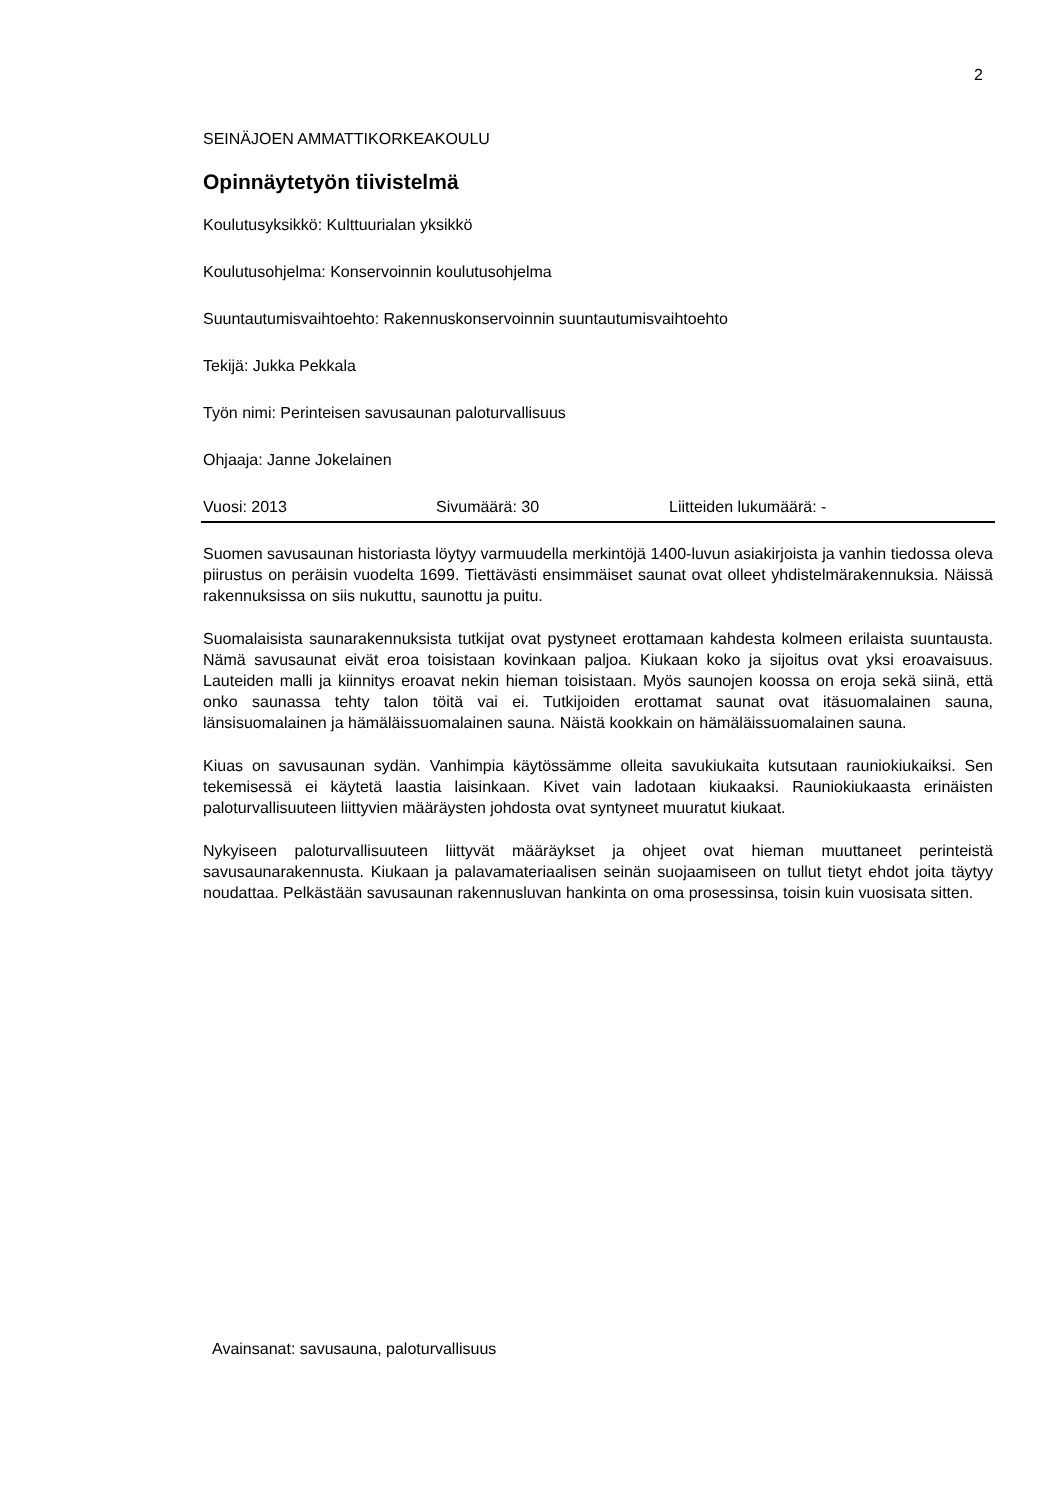2
SEINÄJOEN AMMATTIKORKEAKOULU
Opinnäytetyön tiivistelmä
Koulutusyksikkö: Kulttuurialan yksikkö
Koulutusohjelma: Konservoinnin koulutusohjelma
Suuntautumisvaihtoehto: Rakennuskonservoinnin suuntautumisvaihtoehto
Tekijä: Jukka Pekkala
Työn nimi: Perinteisen savusaunan paloturvallisuus
Ohjaaja: Janne Jokelainen
Vuosi: 2013 Sivumäärä: 30 Liitteiden lukumäärä: -
Suomen savusaunan historiasta löytyy varmuudella merkintöjä 1400-luvun asiakirjoista ja vanhin tiedossa oleva piirustus on peräisin vuodelta 1699. Tiettävästi ensimmäiset saunat ovat olleet yhdistelmärakennuksia. Näissä rakennuksissa on siis nukuttu, saunottu ja puitu.
Suomalaisista saunarakennuksista tutkijat ovat pystyneet erottamaan kahdesta kolmeen erilaista suuntausta. Nämä savusaunat eivät eroa toisistaan kovinkaan paljoa. Kiukaan koko ja sijoitus ovat yksi eroavaisuus. Lauteiden malli ja kiinnitys eroavat nekin hieman toisistaan. Myös saunojen koossa on eroja sekä siinä, että onko saunassa tehty talon töitä vai ei. Tutkijoiden erottamat saunat ovat itäsuomalainen sauna, länsisuomalainen ja hämäläissuomalainen sauna. Näistä kookkain on hämäläissuomalainen sauna.
Kiuas on savusaunan sydän. Vanhimpia käytössämme olleita savukiukaita kutsutaan rauniokiukaiksi. Sen tekemisessä ei käytetä laastia laisinkaan. Kivet vain ladotaan kiukaaksi. Rauniokiukaasta erinäisten paloturvallisuuteen liittyvien määräysten johdosta ovat syntyneet muuratut kiukaat.
Nykyiseen paloturvallisuuteen liittyvät määräykset ja ohjeet ovat hieman muuttaneet perinteistä savusaunarakennusta. Kiukaan ja palavamateriaalisen seinän suojaamiseen on tullut tietyt ehdot joita täytyy noudattaa. Pelkästään savusaunan rakennusluvan hankinta on oma prosessinsa, toisin kuin vuosisata sitten.
Avainsanat: savusauna, paloturvallisuus